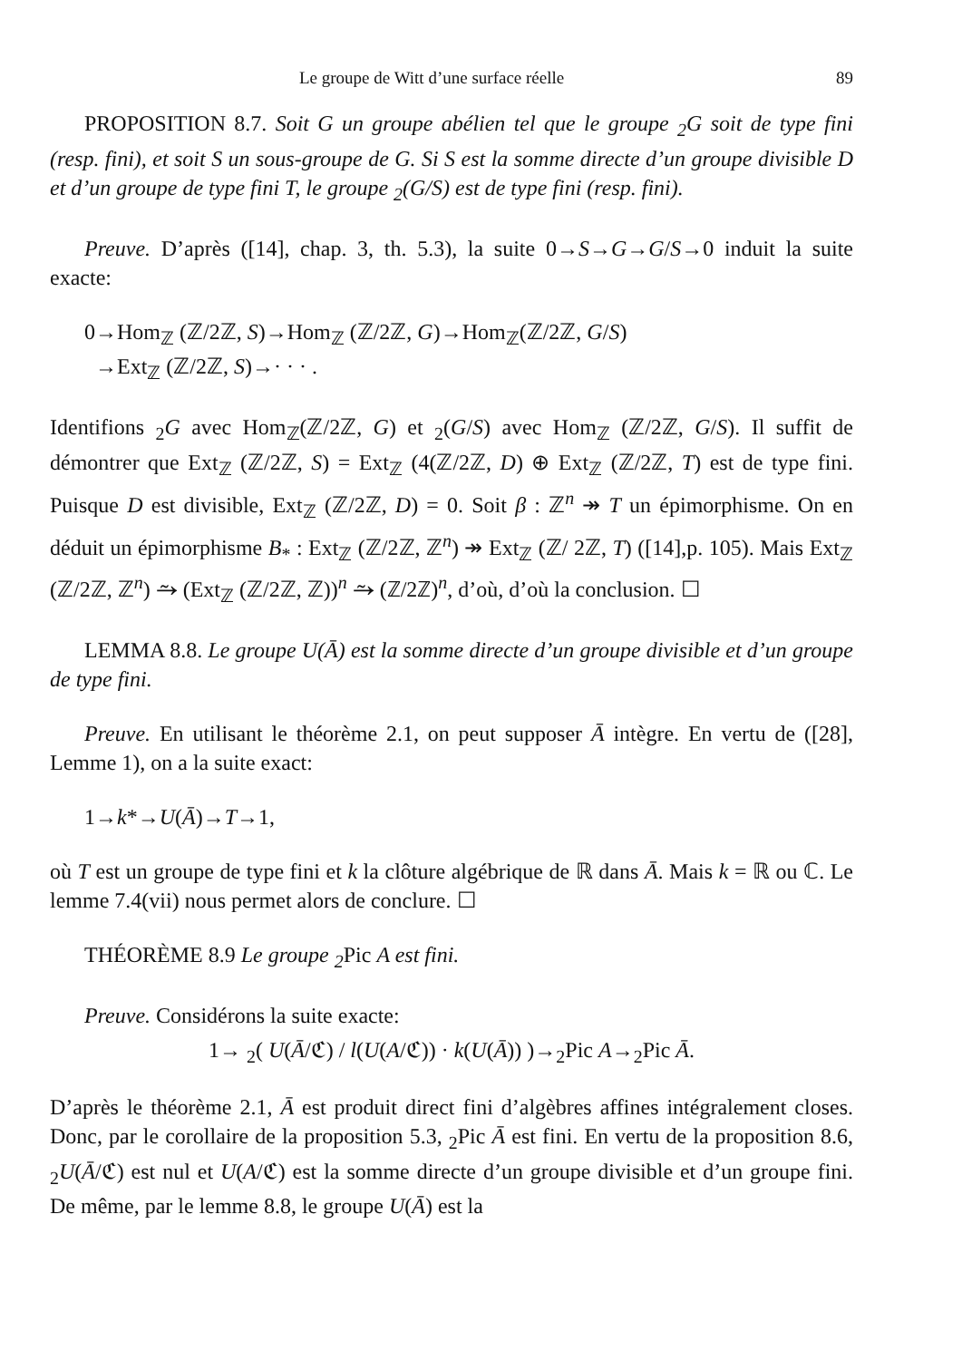Le groupe de Witt d’une surface réelle 89
PROPOSITION 8.7. Soit G un groupe abélien tel que le groupe <sub>2</sub>G soit de type fini (resp. fini), et soit S un sous-groupe de G. Si S est la somme directe d’un groupe divisible D et d’un groupe de type fini T, le groupe <sub>2</sub>(G/S) est de type fini (resp. fini).
Preuve. D’après ([14], chap. 3, th. 5.3), la suite 0→S→G→G/S→0 induit la suite exacte:
0→Hom<sub>ℤ</sub> (ℤ/2ℤ, S)→Hom<sub>ℤ</sub> (ℤ/2ℤ, G)→Hom<sub>ℤ</sub>(ℤ/2ℤ, G/S)
→Ext<sub>ℤ</sub> (ℤ/2ℤ, S)→· · · .
Identifions <sub>2</sub>G avec Hom<sub>ℤ</sub>(ℤ/2ℤ, G) et <sub>2</sub>(G/S) avec Hom<sub>ℤ</sub> (ℤ/2ℤ, G/S). Il suffit de démontrer que Ext<sub>ℤ</sub> (ℤ/2ℤ, S) = Ext<sub>ℤ</sub> (4(ℤ/2ℤ, D) ⊕ Ext<sub>ℤ</sub> (ℤ/2ℤ, T) est de type fini. Puisque D est divisible, Ext<sub>ℤ</sub> (ℤ/2ℤ, D) = 0. Soit β : ℤ<sup>n</sup> ↠ T un épimorphisme. On en déduit un épimorphisme B<sub>*</sub> : Ext<sub>ℤ</sub> (ℤ/2ℤ, ℤ<sup>n</sup>) ↠ Ext<sub>ℤ</sub> (ℤ/ 2ℤ, T) ([14],p. 105). Mais Ext<sub>ℤ</sub> (ℤ/2ℤ, ℤ<sup>n</sup>) ⥲ (Ext<sub>ℤ</sub> (ℤ/2ℤ, ℤ))<sup>n</sup> ⥲ (ℤ/2ℤ)<sup>n</sup>, d’où, d’où la conclusion. ☐
LEMMA 8.8. Le groupe U(Ā) est la somme directe d’un groupe divisible et d’un groupe de type fini.
Preuve. En utilisant le théorème 2.1, on peut supposer Ā intègre. En vertu de ([28], Lemme 1), on a la suite exact:
1→k*→U(Ā)→T→1,
où T est un groupe de type fini et k la clôture algébrique de ℝ dans Ā. Mais k = ℝ ou ℂ. Le lemme 7.4(vii) nous permet alors de conclure. ☐
THÉORÈME 8.9 Le groupe <sub>2</sub> Pic A est fini.
Preuve. Considérons la suite exacte:
1→ <sub>2</sub>( U(Ā/ℭ) / l(U(A/ℭ)) · k(U(Ā)) )→<sub>2</sub>Pic A→<sub>2</sub>Pic Ā.
D’après le théorème 2.1, Ā est produit direct fini d’algèbres affines intégralement closes. Donc, par le corollaire de la proposition 5.3, <sub>2</sub>Pic Ā est fini. En vertu de la proposition 8.6, <sub>2</sub>U(Ā/ℭ) est nul et U(A/ℭ) est la somme directe d’un groupe divisible et d’un groupe fini. De même, par le lemme 8.8, le groupe U(Ā) est la